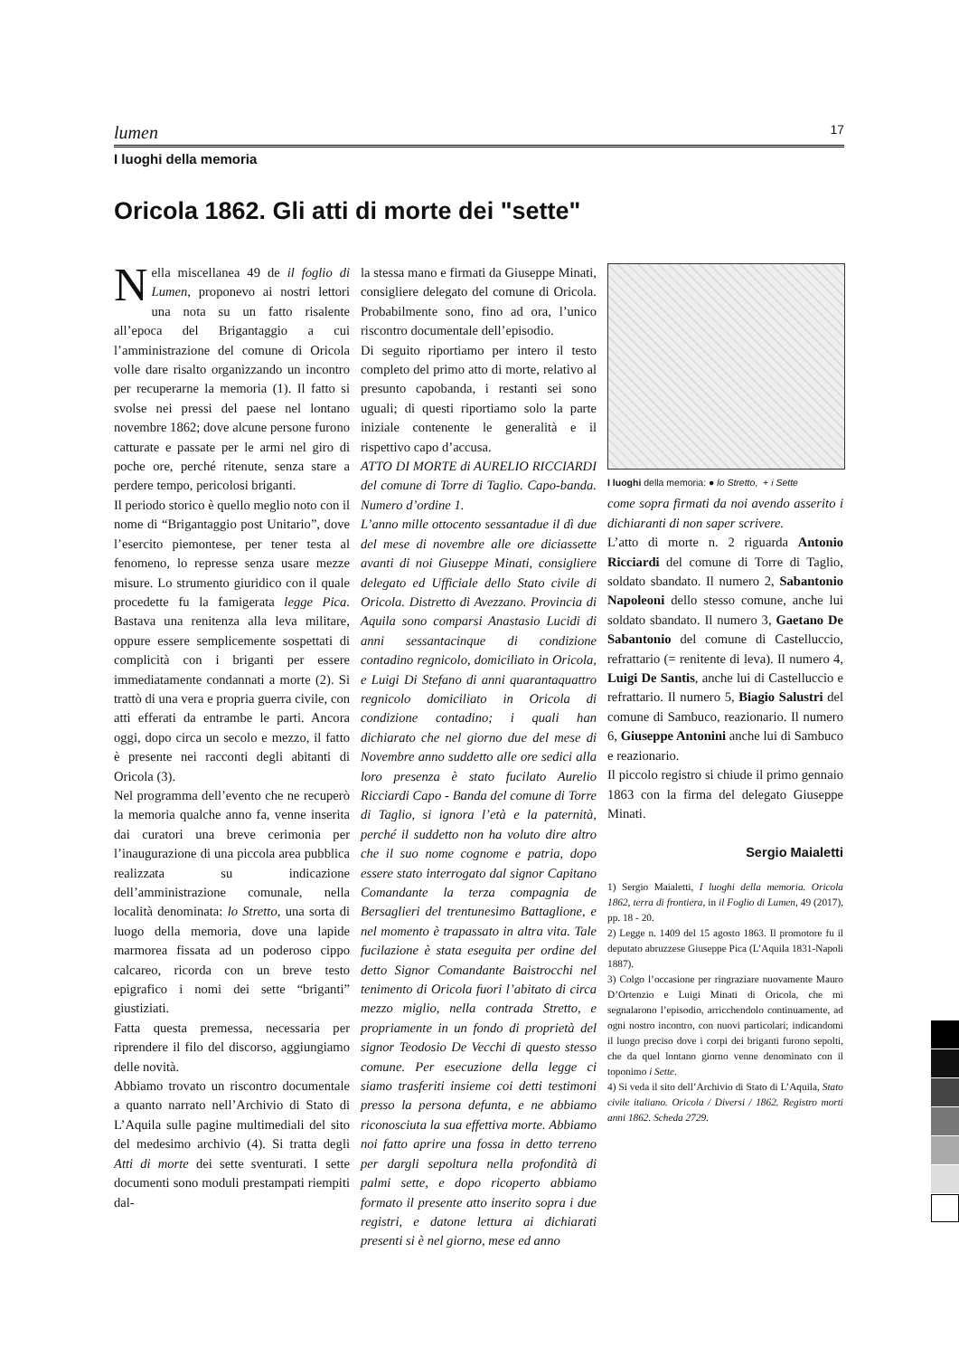lumen 17
I luoghi della memoria
Oricola 1862. Gli atti di morte dei "sette"
Nella miscellanea 49 de il foglio di Lumen, proponevo ai nostri lettori una nota su un fatto risalente all’epoca del Brigantaggio a cui l’amministrazione del comune di Oricola volle dare risalto organizzando un incontro per recuperarne la memoria (1). Il fatto si svolse nei pressi del paese nel lontano novembre 1862; dove alcune persone furono catturate e passate per le armi nel giro di poche ore, perché ritenute, senza stare a perdere tempo, pericolosi briganti.
Il periodo storico è quello meglio noto con il nome di “Brigantaggio post Unitario”, dove l’esercito piemontese, per tener testa al fenomeno, lo represse senza usare mezze misure. Lo strumento giuridico con il quale procedette fu la famigerata legge Pica. Bastava una renitenza alla leva militare, oppure essere semplicemente sospettati di complicità con i briganti per essere immediatamente condannati a morte (2). Si trattò di una vera e propria guerra civile, con atti efferati da entrambe le parti. Ancora oggi, dopo circa un secolo e mezzo, il fatto è presente nei racconti degli abitanti di Oricola (3).
Nel programma dell’evento che ne recuperò la memoria qualche anno fa, venne inserita dai curatori una breve cerimonia per l’inaugurazione di una piccola area pubblica realizzata su indicazione dell’amministrazione comunale, nella località denominata: lo Stretto, una sorta di luogo della memoria, dove una lapide marmorea fissata ad un poderoso cippo calcareo, ricorda con un breve testo epigrafico i nomi dei sette “briganti” giustiziati.
Fatta questa premessa, necessaria per riprendere il filo del discorso, aggiungiamo delle novità.
Abbiamo trovato un riscontro documentale a quanto narrato nell’Archivio di Stato di L’Aquila sulle pagine multimediali del sito del medesimo archivio (4). Si tratta degli Atti di morte dei sette sventurati. I sette documenti sono moduli prestampati riempiti dal-
la stessa mano e firmati da Giuseppe Minati, consigliere delegato del comune di Oricola. Probabilmente sono, fino ad ora, l’unico riscontro documentale dell’episodio.
Di seguito riportiamo per intero il testo completo del primo atto di morte, relativo al presunto capobanda, i restanti sei sono uguali; di questi riportiamo solo la parte iniziale contenente le generalità e il rispettivo capo d’accusa.
ATTO DI MORTE di AURELIO RICCIARDI del comune di Torre di Taglio. Capo-banda. Numero d’ordine 1.
L’anno mille ottocento sessantadue il dì due del mese di novembre alle ore diciassette avanti di noi Giuseppe Minati, consigliere delegato ed Ufficiale dello Stato civile di Oricola. Distretto di Avezzano. Provincia di Aquila sono comparsi Anastasio Lucidi di anni sessantacinque di condizione contadino regnicolo, domiciliato in Oricola, e Luigi Di Stefano di anni quarantaquattro regnicolo domiciliato in Oricola di condizione contadino; i quali han dichiarato che nel giorno due del mese di Novembre anno suddetto alle ore sedici alla loro presenza è stato fucilato Aurelio Ricciardi Capo - Banda del comune di Torre di Taglio, si ignora l’età e la paternità, perché il suddetto non ha voluto dire altro che il suo nome cognome e patria, dopo essere stato interrogato dal signor Capitano Comandante la terza compagnia de Bersaglieri del trentunesimo Battaglione, e nel momento è trapassato in altra vita. Tale fucilazione è stata eseguita per ordine del detto Signor Comandante Baistrocchi nel tenimento di Oricola fuori l’abitato di circa mezzo miglio, nella contrada Stretto, e propriamente in un fondo di proprietà del signor Teodosio De Vecchi di questo stesso comune. Per esecuzione della legge ci siamo trasferiti insieme coi detti testimoni presso la persona defunta, e ne abbiamo riconosciuta la sua effettiva morte. Abbiamo noi fatto aprire una fossa in detto terreno per dargli sepoltura nella profondità di palmi sette, e dopo ricoperto abbiamo formato il presente atto inserito sopra i due registri, e datone lettura ai dichiarati presenti si è nel giorno, mese ed anno
I luoghi della memoria: ● lo Stretto, + i Sette
come sopra firmati da noi avendo asserito i dichiaranti di non saper scrivere.
L’atto di morte n. 2 riguarda Antonio Ricciardi del comune di Torre di Taglio, soldato sbandato. Il numero 2, Sabantonio Napoleoni dello stesso comune, anche lui soldato sbandato. Il numero 3, Gaetano De Sabantonio del comune di Castelluccio, refrattario (= renitente di leva). Il numero 4, Luigi De Santis, anche lui di Castelluccio e refrattario. Il numero 5, Biagio Salustri del comune di Sambuco, reazionario. Il numero 6, Giuseppe Antonini anche lui di Sambuco e reazionario.
Il piccolo registro si chiude il primo gennaio 1863 con la firma del delegato Giuseppe Minati.
Sergio Maialetti
1) Sergio Maialetti, I luoghi della memoria. Oricola 1862, terra di frontiera, in il Foglio di Lumen, 49 (2017), pp. 18 - 20.
2) Legge n. 1409 del 15 agosto 1863. Il promotore fu il deputato abruzzese Giuseppe Pica (L’Aquila 1831-Napoli 1887).
3) Colgo l’occasione per ringraziare nuovamente Mauro D’Ortenzio e Luigi Minati di Oricola, che mi segnalarono l’episodio, arricchendolo continuamente, ad ogni nostro incontro, con nuovi particolari; indicandomi il luogo preciso dove i corpi dei briganti furono sepolti, che da quel lontano giorno venne denominato con il toponimo i Sette.
4) Si veda il sito dell’Archivio di Stato di L’Aquila, Stato civile italiano. Oricola / Diversi / 1862. Registro morti anni 1862. Scheda 2729.